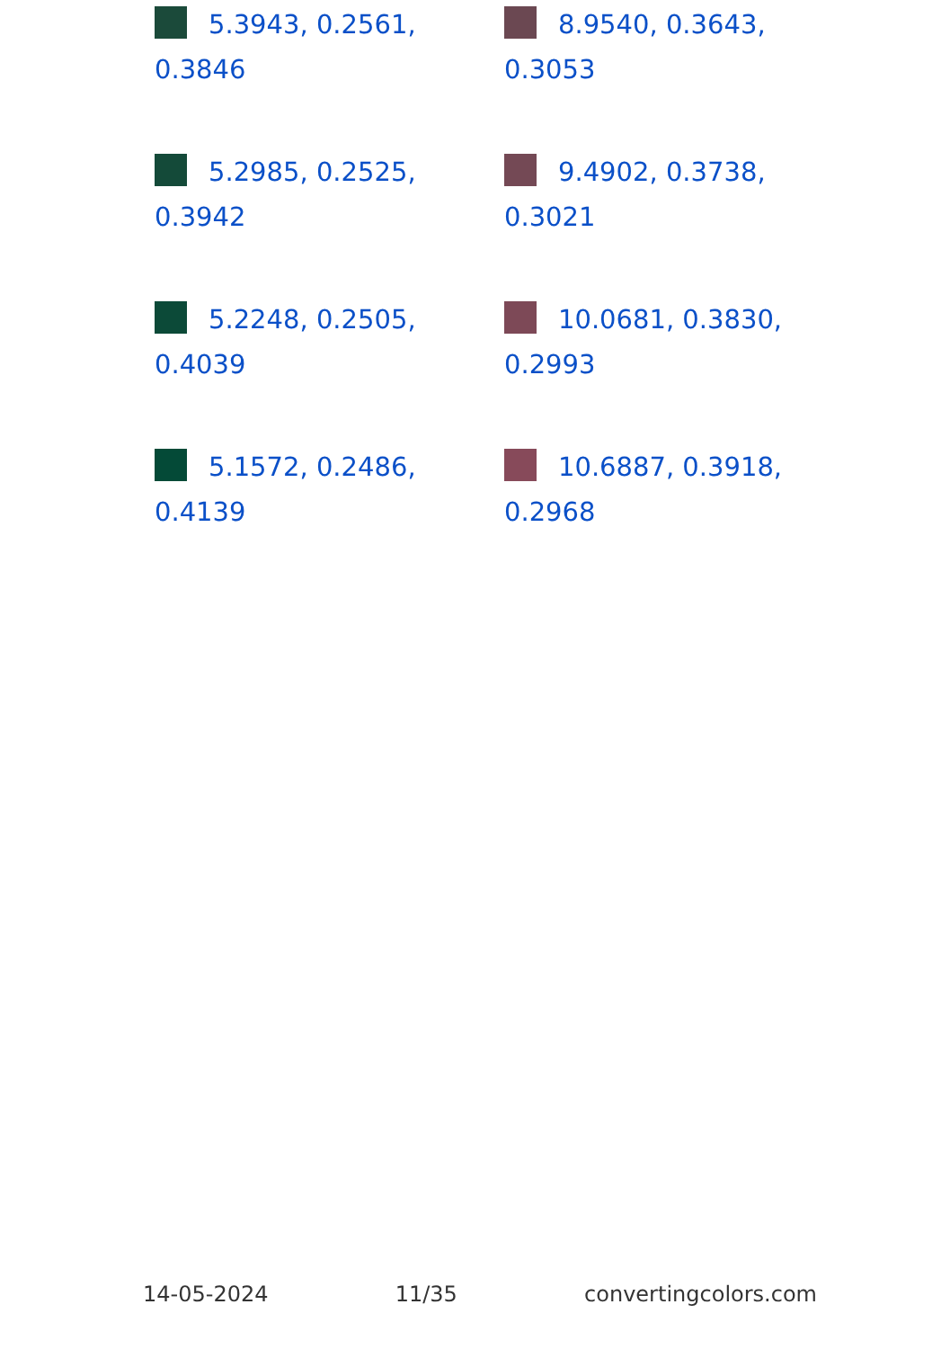5.3943, 0.2561,
0.3846
8.9540, 0.3643,
0.3053
5.2985, 0.2525,
0.3942
9.4902, 0.3738,
0.3021
5.2248, 0.2505,
0.4039
10.0681, 0.3830,
0.2993
5.1572, 0.2486,
0.4139
10.6887, 0.3918,
0.2968
14-05-2024 11/35 convertingcolors.com